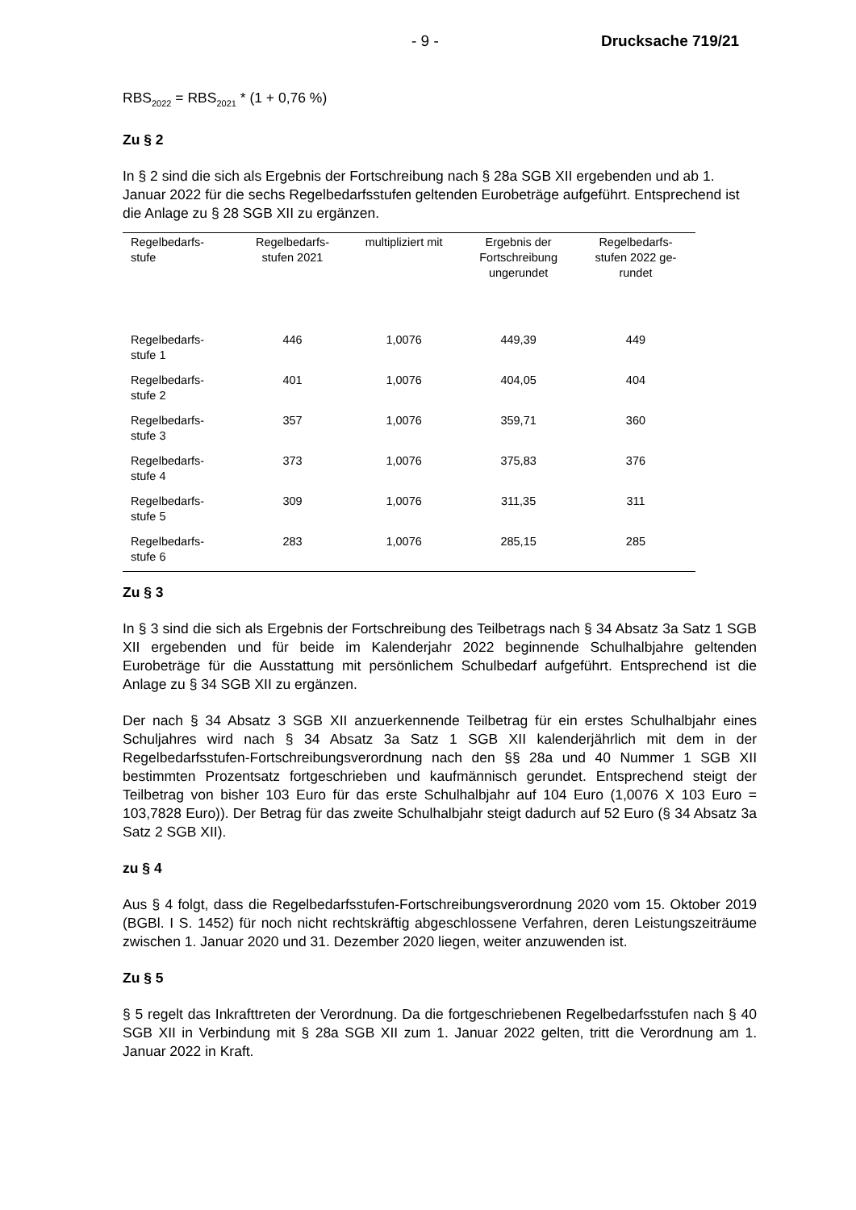- 9 - Drucksache 719/21
RBS<sub>2022</sub> = RBS<sub>2021</sub> * (1 + 0,76 %)
Zu § 2
In § 2 sind die sich als Ergebnis der Fortschreibung nach § 28a SGB XII ergebenden und ab 1. Januar 2022 für die sechs Regelbedarfsstufen geltenden Eurobeträge aufgeführt. Entsprechend ist die Anlage zu § 28 SGB XII zu ergänzen.
| Regelbedarfs- stufe | Regelbedarfs- stufen 2021 | multipliziert mit | Ergebnis der Fortschreibung ungerundet | Regelbedarfs- stufen 2022 ge- rundet |
| --- | --- | --- | --- | --- |
| Regelbedarfs- stufe 1 | 446 | 1,0076 | 449,39 | 449 |
| Regelbedarfs- stufe 2 | 401 | 1,0076 | 404,05 | 404 |
| Regelbedarfs- stufe 3 | 357 | 1,0076 | 359,71 | 360 |
| Regelbedarfs- stufe 4 | 373 | 1,0076 | 375,83 | 376 |
| Regelbedarfs- stufe 5 | 309 | 1,0076 | 311,35 | 311 |
| Regelbedarfs- stufe 6 | 283 | 1,0076 | 285,15 | 285 |
Zu § 3
In § 3 sind die sich als Ergebnis der Fortschreibung des Teilbetrags nach § 34 Absatz 3a Satz 1 SGB XII ergebenden und für beide im Kalenderjahr 2022 beginnende Schulhalbjahre geltenden Eurobeträge für die Ausstattung mit persönlichem Schulbedarf aufgeführt. Entsprechend ist die Anlage zu § 34 SGB XII zu ergänzen.
Der nach § 34 Absatz 3 SGB XII anzuerkennende Teilbetrag für ein erstes Schulhalbjahr eines Schuljahres wird nach § 34 Absatz 3a Satz 1 SGB XII kalenderjährlich mit dem in der Regelbedarfsstufen-Fortschreibungsverordnung nach den §§ 28a und 40 Nummer 1 SGB XII bestimmten Prozentsatz fortgeschrieben und kaufmännisch gerundet. Entsprechend steigt der Teilbetrag von bisher 103 Euro für das erste Schulhalbjahr auf 104 Euro (1,0076 X 103 Euro = 103,7828 Euro)). Der Betrag für das zweite Schulhalbjahr steigt dadurch auf 52 Euro (§ 34 Absatz 3a Satz 2 SGB XII).
zu § 4
Aus § 4 folgt, dass die Regelbedarfsstufen-Fortschreibungsverordnung 2020 vom 15. Oktober 2019 (BGBl. I S. 1452) für noch nicht rechtskräftig abgeschlossene Verfahren, deren Leistungszeiträume zwischen 1. Januar 2020 und 31. Dezember 2020 liegen, weiter anzuwenden ist.
Zu § 5
§ 5 regelt das Inkrafttreten der Verordnung. Da die fortgeschriebenen Regelbedarfsstufen nach § 40 SGB XII in Verbindung mit § 28a SGB XII zum 1. Januar 2022 gelten, tritt die Verordnung am 1. Januar 2022 in Kraft.